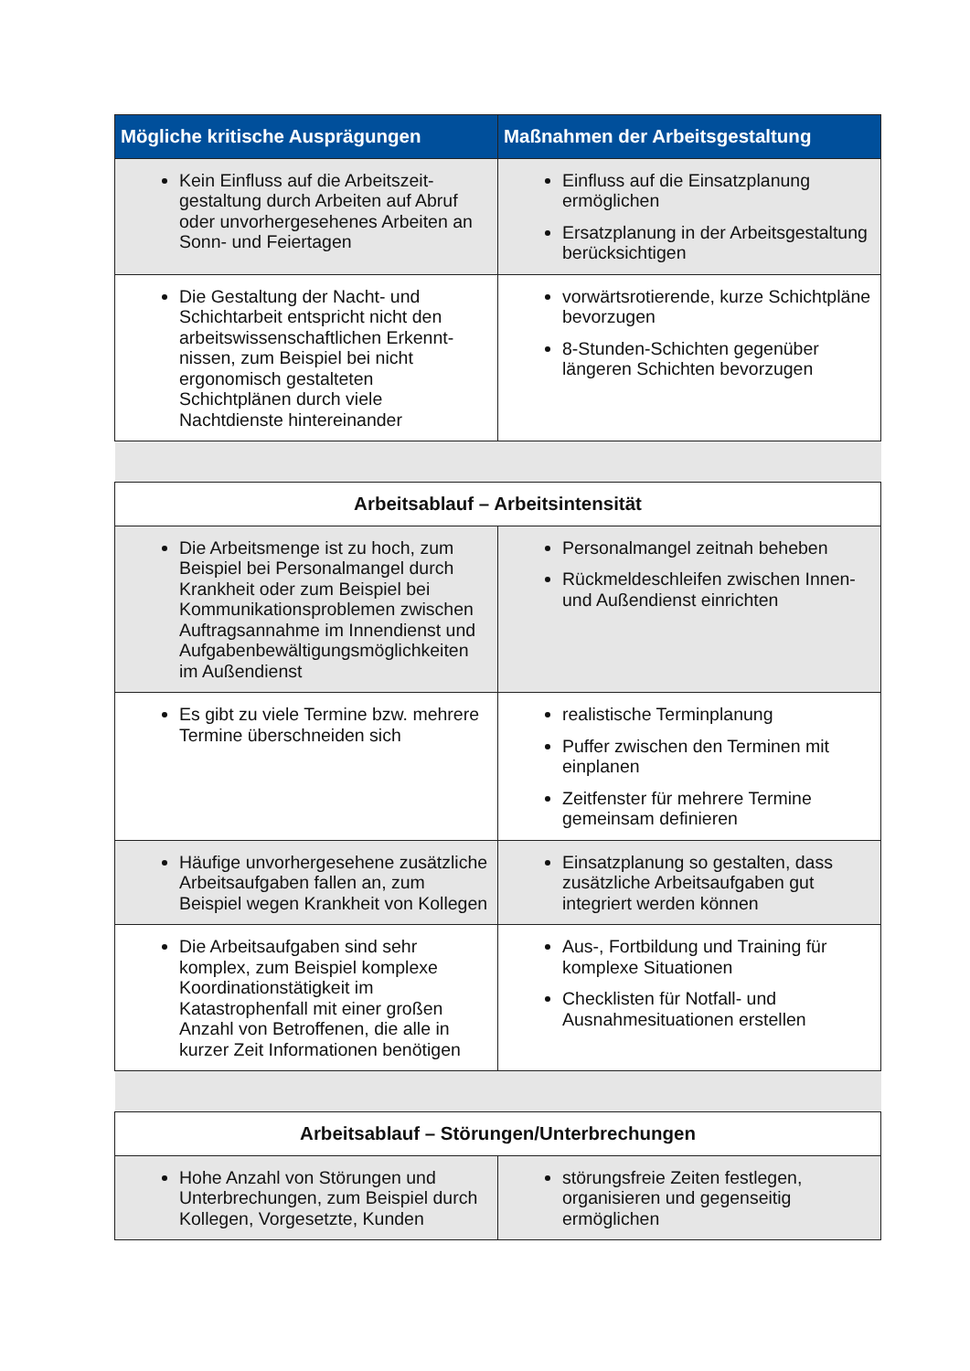| Mögliche kritische Ausprägungen | Maßnahmen der Arbeitsgestaltung |
| --- | --- |
| Kein Einfluss auf die Arbeitszeit-gestaltung durch Arbeiten auf Abruf oder unvorhergesehenes Arbeiten an Sonn- und Feiertagen | Einfluss auf die Einsatzplanung ermöglichen Ersatzplanung in der Arbeitsgestaltung berücksichtigen |
| Die Gestaltung der Nacht- und Schichtarbeit entspricht nicht den arbeitswissenschaftlichen Erkennt-nissen, zum Beispiel bei nicht ergonomisch gestalteten Schichtplänen durch viele Nachtdienste hintereinander | vorwärtsrotierende, kurze Schichtpläne bevorzugen 8-Stunden-Schichten gegenüber längeren Schichten bevorzugen |
| Arbeitsablauf – Arbeitsintensität | |
| Die Arbeitsmenge ist zu hoch, zum Beispiel bei Personalmangel durch Krankheit oder zum Beispiel bei Kommunikationsproblemen zwischen Auftragsannahme im Innendienst und Aufgabenbewältigungsmöglichkeiten im Außendienst | Personalmangel zeitnah beheben Rückmeldeschleifen zwischen Innen- und Außendienst einrichten |
| Es gibt zu viele Termine bzw. mehrere Termine überschneiden sich | realistische Terminplanung Puffer zwischen den Terminen mit einplanen Zeitfenster für mehrere Termine gemeinsam definieren |
| Häufige unvorhergesehene zusätzliche Arbeitsaufgaben fallen an, zum Beispiel wegen Krankheit von Kollegen | Einsatzplanung so gestalten, dass zusätzliche Arbeitsaufgaben gut integriert werden können |
| Die Arbeitsaufgaben sind sehr komplex, zum Beispiel komplexe Koordinationstätigkeit im Katastrophenfall mit einer großen Anzahl von Betroffenen, die alle in kurzer Zeit Informationen benötigen | Aus-, Fortbildung und Training für komplexe Situationen Checklisten für Notfall- und Ausnahmesituationen erstellen |
| Arbeitsablauf – Störungen/Unterbrechungen | |
| Hohe Anzahl von Störungen und Unterbrechungen, zum Beispiel durch Kollegen, Vorgesetzte, Kunden | störungsfreie Zeiten festlegen, organisieren und gegenseitig ermöglichen |